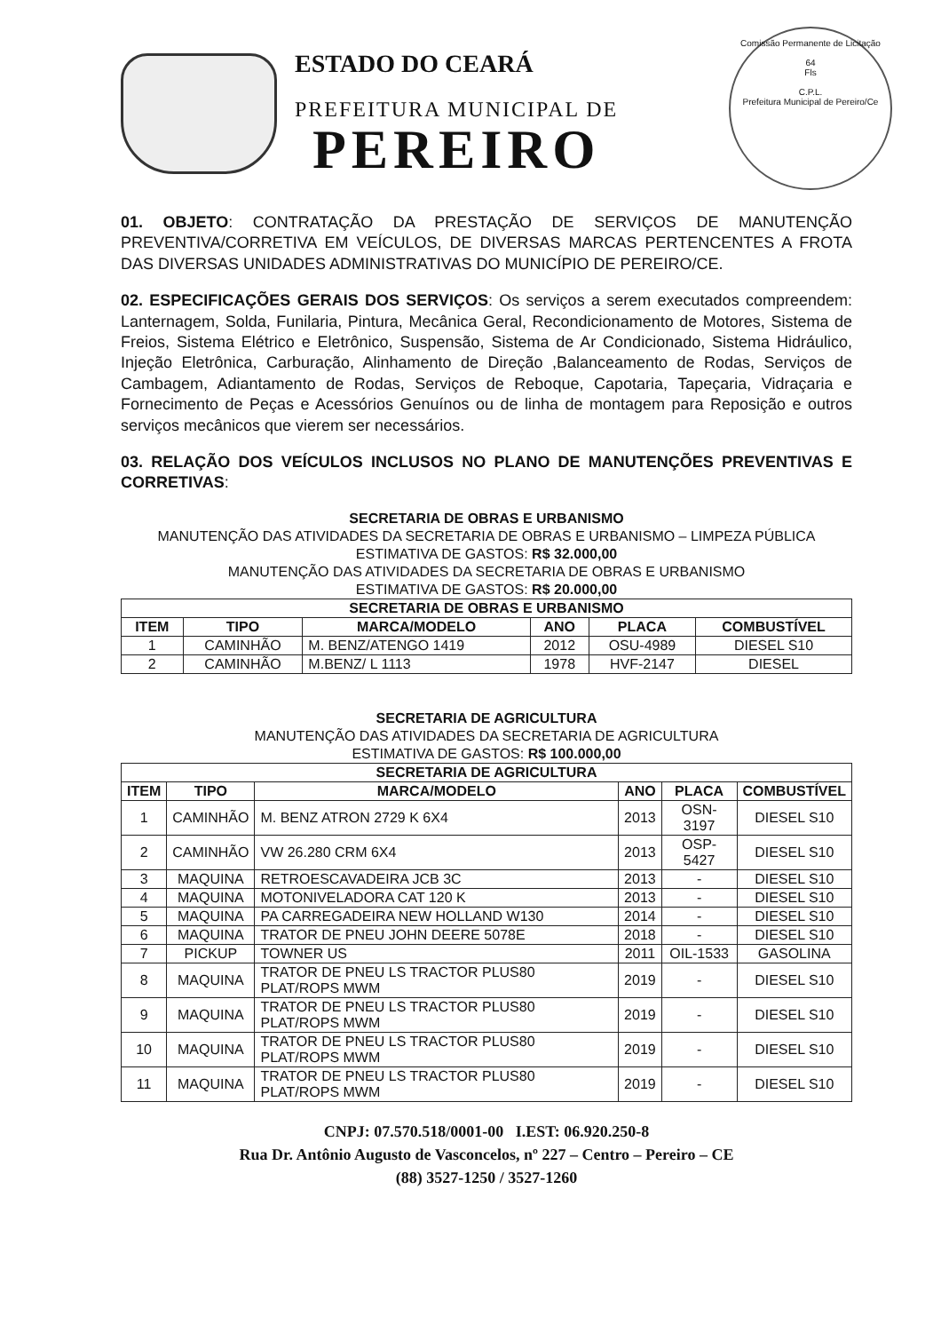ESTADO DO CEARÁ
PREFEITURA MUNICIPAL DE
PEREIRO
Comissão Permanente de Licitação
64
Fls
C.P.L.
Prefeitura Municipal de Pereiro/Ce
01. OBJETO: CONTRATAÇÃO DA PRESTAÇÃO DE SERVIÇOS DE MANUTENÇÃO PREVENTIVA/CORRETIVA EM VEÍCULOS, DE DIVERSAS MARCAS PERTENCENTES A FROTA DAS DIVERSAS UNIDADES ADMINISTRATIVAS DO MUNICÍPIO DE PEREIRO/CE.
02. ESPECIFICAÇÕES GERAIS DOS SERVIÇOS: Os serviços a serem executados compreendem: Lanternagem, Solda, Funilaria, Pintura, Mecânica Geral, Recondicionamento de Motores, Sistema de Freios, Sistema Elétrico e Eletrônico, Suspensão, Sistema de Ar Condicionado, Sistema Hidráulico, Injeção Eletrônica, Carburação, Alinhamento de Direção ,Balanceamento de Rodas, Serviços de Cambagem, Adiantamento de Rodas, Serviços de Reboque, Capotaria, Tapeçaria, Vidraçaria e Fornecimento de Peças e Acessórios Genuínos ou de linha de montagem para Reposição e outros serviços mecânicos que vierem ser necessários.
03. RELAÇÃO DOS VEÍCULOS INCLUSOS NO PLANO DE MANUTENÇÕES PREVENTIVAS E CORRETIVAS:
SECRETARIA DE OBRAS E URBANISMO
MANUTENÇÃO DAS ATIVIDADES DA SECRETARIA DE OBRAS E URBANISMO – LIMPEZA PÚBLICA
ESTIMATIVA DE GASTOS: R$ 32.000,00
MANUTENÇÃO DAS ATIVIDADES DA SECRETARIA DE OBRAS E URBANISMO
ESTIMATIVA DE GASTOS: R$ 20.000,00
| SECRETARIA DE OBRAS E URBANISMO | | | | | |
| --- | --- | --- | --- | --- | --- |
| ITEM | TIPO | MARCA/MODELO | ANO | PLACA | COMBUSTÍVEL |
| 1 | CAMINHÃO | M. BENZ/ATENGO 1419 | 2012 | OSU-4989 | DIESEL S10 |
| 2 | CAMINHÃO | M.BENZ/ L 1113 | 1978 | HVF-2147 | DIESEL |
SECRETARIA DE AGRICULTURA
MANUTENÇÃO DAS ATIVIDADES DA SECRETARIA DE AGRICULTURA
ESTIMATIVA DE GASTOS: R$ 100.000,00
| SECRETARIA DE AGRICULTURA | | | | | |
| --- | --- | --- | --- | --- | --- |
| ITEM | TIPO | MARCA/MODELO | ANO | PLACA | COMBUSTÍVEL |
| 1 | CAMINHÃO | M. BENZ ATRON 2729 K 6X4 | 2013 | OSN-3197 | DIESEL S10 |
| 2 | CAMINHÃO | VW 26.280 CRM 6X4 | 2013 | OSP-5427 | DIESEL S10 |
| 3 | MAQUINA | RETROESCAVADEIRA JCB 3C | 2013 | - | DIESEL S10 |
| 4 | MAQUINA | MOTONIVELADORA CAT 120 K | 2013 | - | DIESEL S10 |
| 5 | MAQUINA | PA CARREGADEIRA NEW HOLLAND W130 | 2014 | - | DIESEL S10 |
| 6 | MAQUINA | TRATOR DE PNEU JOHN DEERE 5078E | 2018 | - | DIESEL S10 |
| 7 | PICKUP | TOWNER US | 2011 | OIL-1533 | GASOLINA |
| 8 | MAQUINA | TRATOR DE PNEU LS TRACTOR PLUS80 PLAT/ROPS MWM | 2019 | - | DIESEL S10 |
| 9 | MAQUINA | TRATOR DE PNEU LS TRACTOR PLUS80 PLAT/ROPS MWM | 2019 | - | DIESEL S10 |
| 10 | MAQUINA | TRATOR DE PNEU LS TRACTOR PLUS80 PLAT/ROPS MWM | 2019 | - | DIESEL S10 |
| 11 | MAQUINA | TRATOR DE PNEU LS TRACTOR PLUS80 PLAT/ROPS MWM | 2019 | - | DIESEL S10 |
CNPJ: 07.570.518/0001-00 I.EST: 06.920.250-8
Rua Dr. Antônio Augusto de Vasconcelos, nº 227 – Centro – Pereiro – CE
(88) 3527-1250 / 3527-1260